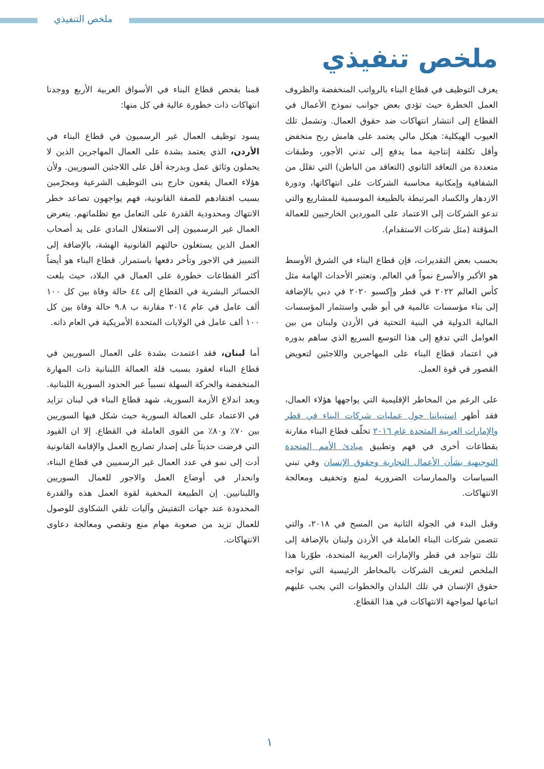ملخص التنفيذي
ملخص تنفيذي
يعرف التوظيف في قطاع البناء بالرواتب المنخفضة والظروف العمل الخطرة حيث تؤدي بعض جوانب نموذج الأعمال في القطاع إلى انتشار انتهاكات ضد حقوق العمال. وتشمل تلك العيوب الهيكلية: هيكل مالي يعتمد على هامش ربح منخفض وأقل تكلفة إنتاجية مما يدفع إلى تدني الأجور، وطبقات متعددة من التعاقد الثانوي (التعاقد من الباطن) التي تقلل من الشفافية وإمكانية محاسبة الشركات على انتهاكاتها، ودورة الازدهار والكساد المرتبطة بالطبيعة الموسمية للمشاريع والتي تدعو الشركات إلى الاعتماد على الموردين الخارجيين للعمالة المؤقتة (مثل شركات الاستقدام).
بحسب بعض التقديرات، فإن قطاع البناء في الشرق الأوسط هو الأكبر والأسرع نمواً في العالم. وتعتبر الأحداث الهامة مثل كأس العالم ٢٠٢٢ في قطر وإكسبو ٢٠٢٠ في دبي بالإضافة إلى بناء مؤسسات عالمية في أبو ظبي واستثمار المؤسسات المالية الدولية في البنية التحتية في الأردن ولبنان من بين العوامل التي تدفع إلى هذا التوسع السريع الذي ساهم بدوره في اعتماد قطاع البناء على المهاجرين واللاجئين لتعويض القصور في قوة العمل.
على الرغم من المخاطر الإقليمية التي يواجهها هؤلاء العمال، فقد أظهر استبياننا حول عمليات شركات البناء في قطر والإمارات العربية المتحدة عام ٢٠١٦ تخلّف قطاع البناء مقارنة بقطاعات أخرى في فهم وتطبيق مبادئ الأمم المتحدة التوجيهية بشأن الأعمال التجارية وحقوق الإنسان وفي تبني السياسات والممارسات الضرورية لمنع وتخفيف ومعالجة الانتهاكات.
وقبل البدء في الجولة الثانية من المسح في ٢٠١٨، والتي تتضمن شركات البناء العاملة في الأردن ولبنان بالإضافة إلى تلك تتواجد في قطر والإمارات العربية المتحدة، طوّرنا هذا الملخص لتعريف الشركات بالمخاطر الرئيسية التي تواجه حقوق الإنسان في تلك البلدان والخطوات التي يجب عليهم اتباعها لمواجهة الانتهاكات في هذا القطاع.
قمنا بفحص قطاع البناء في الأسواق العربية الأربع ووجدنا انتهاكات ذات خطورة عالية في كل منها:
يسود توظيف العمال غير الرسميون في قطاع البناء في الأردن، الذي يعتمد بشدة على العمال المهاجرين الذين لا يحملون وثائق عمل وبدرجة أقل على اللاجئين السوريين. ولأن هؤلاء العمال يقعون خارج بنى التوظيف الشرعية ومجرّمين بسبب افتقادهم للصفة القانونية، فهم يواجهون تصاعد خطر الانتهاك ومحدودية القدرة على التعامل مع تظلماتهم. يتعرض العمال غير الرسميون إلى الاستغلال المادي على يد أصحاب العمل الذين يستغلون حالتهم القانونية الهشة، بالإضافة إلى التمييز في الاجور وتأخر دفعها باستمرار. قطاع البناء هو أيضاً أكثر القطاعات خطورة على العمال في البلاد، حيث بلغت الخسائر البشرية في القطاع إلى ٤٤ حالة وفاة بين كل ١٠٠ ألف عامل في عام ٢٠١٤ مقارنة ب ٩.٨ حالة وفاة بين كل ١٠٠ ألف عامل في الولايات المتحدة الأمريكية في العام ذاته.
أما لبنان، فقد اعتمدت بشدة على العمال السوريين في قطاع البناء لعقود بسبب قلة العمالة اللبنانية ذات المهارة المنخفضة والحركة السهلة نسبياً عبر الحدود السورية اللبنانية. وبعد اندلاع الأزمة السورية، شهد قطاع البناء في لبنان تزايد في الاعتماد على العمالة السورية حيث شكل فيها السوريين بين ٧٠٪ و٨٠٪ من القوى العاملة في القطاع. إلا ان القيود التي فرضت حديثاً على إصدار تصاريح العمل والإقامة القانونية أدت إلى نمو في عدد العمال غير الرسميين في قطاع البناء، وانحدار في أوضاع العمل والاجور للعمال السوريين واللبنانيين. إن الطبيعة المخفية لقوة العمل هذه والقدرة المحدودة عند جهات التفتيش وآليات تلقي الشكاوى للوصول للعمال تزيد من صعوبة مهام منع وتقصي ومعالجة دعاوى الانتهاكات.
١